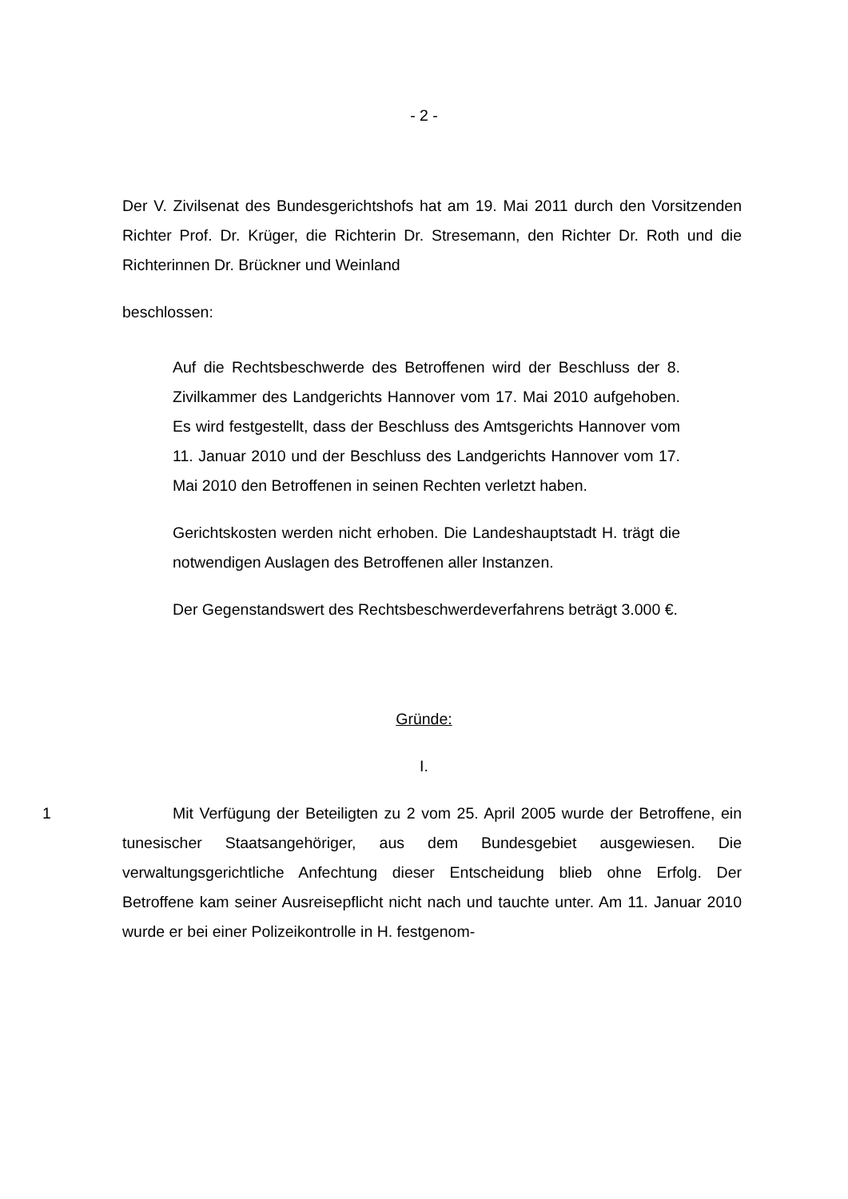- 2 -
Der V. Zivilsenat des Bundesgerichtshofs hat am 19. Mai 2011 durch den Vorsitzenden Richter Prof. Dr. Krüger, die Richterin Dr. Stresemann, den Richter Dr. Roth und die Richterinnen Dr. Brückner und Weinland
beschlossen:
Auf die Rechtsbeschwerde des Betroffenen wird der Beschluss der 8. Zivilkammer des Landgerichts Hannover vom 17. Mai 2010 aufgehoben. Es wird festgestellt, dass der Beschluss des Amtsgerichts Hannover vom 11. Januar 2010 und der Beschluss des Landgerichts Hannover vom 17. Mai 2010 den Betroffenen in seinen Rechten verletzt haben.
Gerichtskosten werden nicht erhoben. Die Landeshauptstadt H. trägt die notwendigen Auslagen des Betroffenen aller Instanzen.
Der Gegenstandswert des Rechtsbeschwerdeverfahrens beträgt 3.000 €.
Gründe:
I.
1 Mit Verfügung der Beteiligten zu 2 vom 25. April 2005 wurde der Betroffene, ein tunesischer Staatsangehöriger, aus dem Bundesgebiet ausgewiesen. Die verwaltungsgerichtliche Anfechtung dieser Entscheidung blieb ohne Erfolg. Der Betroffene kam seiner Ausreisepflicht nicht nach und tauchte unter. Am 11. Januar 2010 wurde er bei einer Polizeikontrolle in H. festgenom-